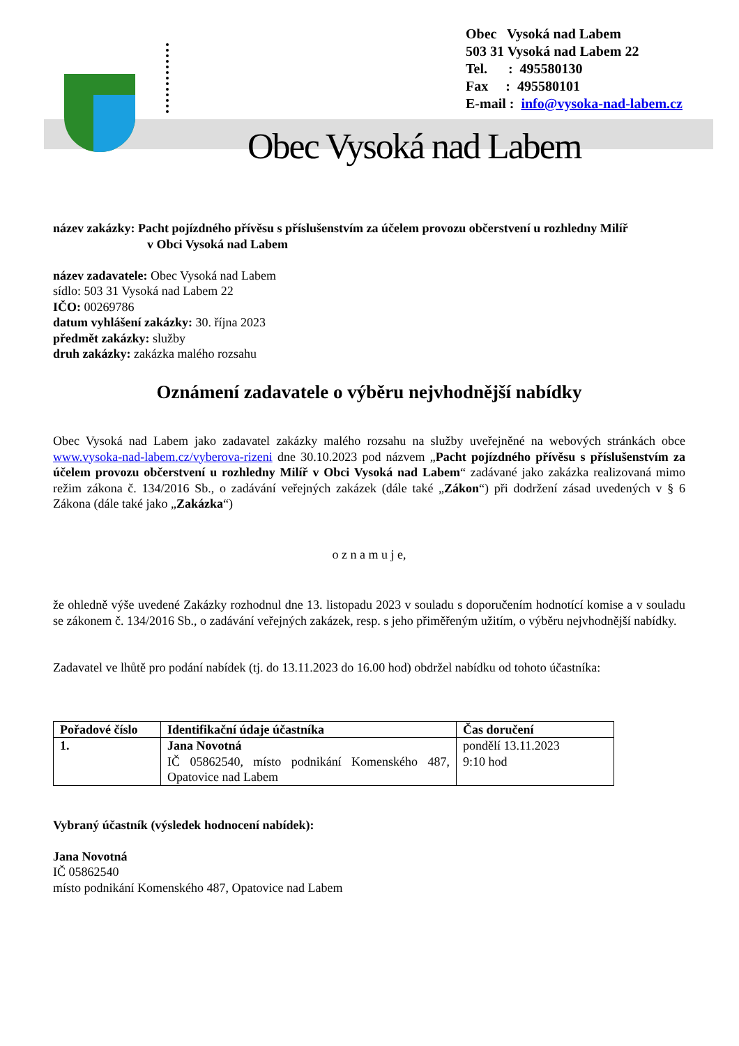Obec Vysoká nad Labem
503 31 Vysoká nad Labem 22
Tel. : 495580130
Fax : 495580101
E-mail : info@vysoka-nad-labem.cz
Obec Vysoká nad Labem
název zakázky: Pacht pojízdného přívěsu s příslušenstvím za účelem provozu občerstvení u rozhledny Milíř
v Obci Vysoká nad Labem
název zadavatele: Obec Vysoká nad Labem
sídlo: 503 31 Vysoká nad Labem 22
IČO: 00269786
datum vyhlášení zakázky: 30. října 2023
předmět zakázky: služby
druh zakázky: zakázka malého rozsahu
Oznámení zadavatele o výběru nejvhodnější nabídky
Obec Vysoká nad Labem jako zadavatel zakázky malého rozsahu na služby uveřejněné na webových stránkách obce www.vysoka-nad-labem.cz/vyberova-rizeni dne 30.10.2023 pod názvem „Pacht pojízdného přívěsu s příslušenstvím za účelem provozu občerstvení u rozhledny Milíř v Obci Vysoká nad Labem“ zadávané jako zakázka realizovaná mimo režim zákona č. 134/2016 Sb., o zadávání veřejných zakázek (dále také „Zákon“) při dodržení zásad uvedených v § 6 Zákona (dále také jako „Zakázka“)
o z n a m u j e,
že ohledně výše uvedené Zakázky rozhodnul dne 13. listopadu 2023 v souladu s doporučením hodnotící komise a v souladu se zákonem č. 134/2016 Sb., o zadávání veřejných zakázek, resp. s jeho přiměřeným užitím, o výběru nejvhodnější nabídky.
Zadavatel ve lhůtě pro podání nabídek (tj. do 13.11.2023 do 16.00 hod) obdržel nabídku od tohoto účastníka:
| Pořadové číslo | Identifikační údaje účastníka | Čas doručení |
| --- | --- | --- |
| 1. | Jana Novotná IČ 05862540, místo podnikání Komenského 487, Opatovice nad Labem | pondělí 13.11.2023 9:10 hod |
Vybraný účastník (výsledek hodnocení nabídek):
Jana Novotná
IČ 05862540
místo podnikání Komenského 487, Opatovice nad Labem